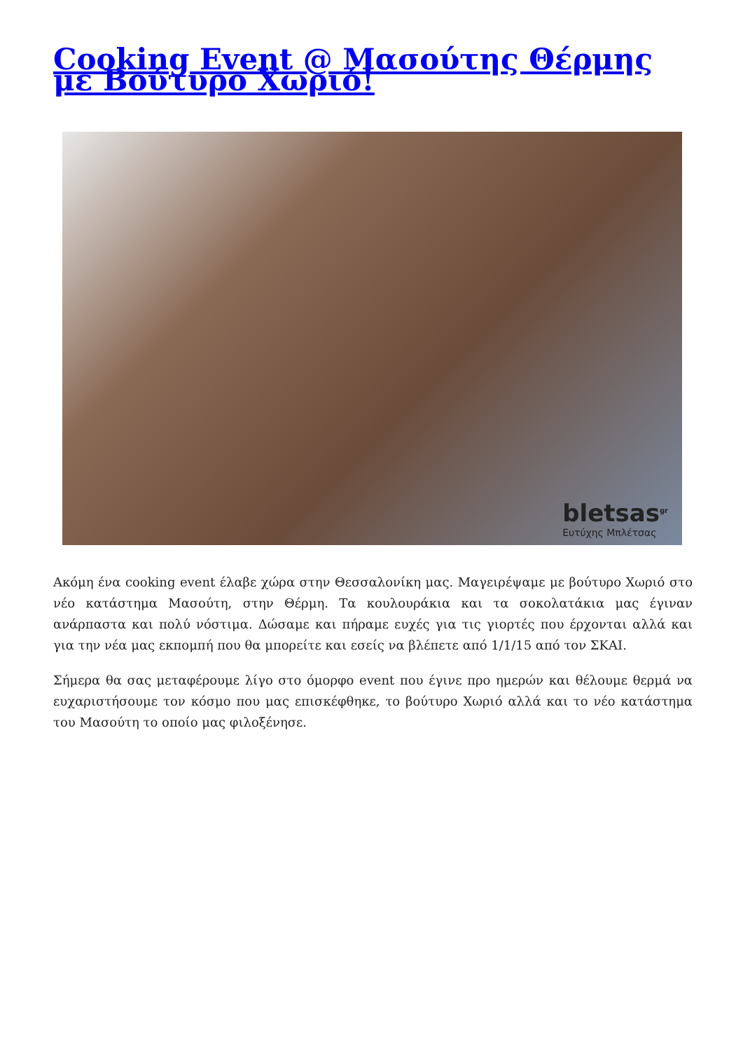Cooking Event @ Μασούτης Θέρμης με Βούτυρο Χωριό!
bletsas<sup>gr</sup>
Ευτύχης Μπλέτσας
Ακόμη ένα cooking event έλαβε χώρα στην Θεσσαλονίκη μας. Μαγειρέψαμε με βούτυρο Χωριό στο νέο κατάστημα Μασούτη, στην Θέρμη. Τα κουλουράκια και τα σοκολατάκια μας έγιναν ανάρπαστα και πολύ νόστιμα. Δώσαμε και πήραμε ευχές για τις γιορτές που έρχονται αλλά και για την νέα μας εκπομπή που θα μπορείτε και εσείς να βλέπετε από 1/1/15 από τον ΣΚΑΙ.
Σήμερα θα σας μεταφέρουμε λίγο στο όμορφο event που έγινε προ ημερών και θέλουμε θερμά να ευχαριστήσουμε τον κόσμο που μας επισκέφθηκε, το βούτυρο Χωριό αλλά και το νέο κατάστημα του Μασούτη το οποίο μας φιλοξένησε.